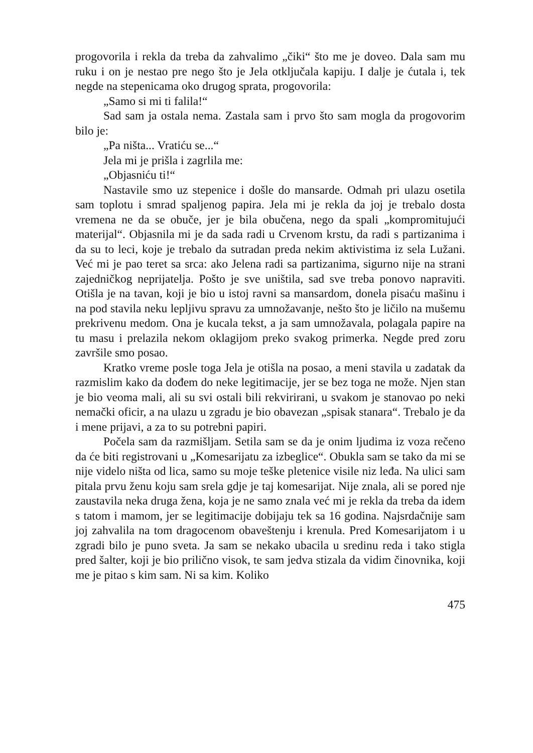progovorila i rekla da treba da zahvalimo „čiki“ što me je doveo. Dala sam mu ruku i on je nestao pre nego što je Jela otključala kapiju. I dalje je ćutala i, tek negde na stepenicama oko drugog sprata, progovorila:
„Samo si mi ti falila!“
Sad sam ja ostala nema. Zastala sam i prvo što sam mogla da progovorim bilo je:
„Pa ništa... Vratiću se...“
Jela mi je prišla i zagrlila me:
„Objasniću ti!“
Nastavile smo uz stepenice i došle do mansarde. Odmah pri ulazu osetila sam toplotu i smrad spaljenog papira. Jela mi je rekla da joj je trebalo dosta vremena ne da se obuče, jer je bila obučena, nego da spali „kompromitujući materijal“. Objasnila mi je da sada radi u Crvenom krstu, da radi s partizanima i da su to leci, koje je trebalo da sutradan preda nekim aktivistima iz sela Lužani. Već mi je pao teret sa srca: ako Jelena radi sa partizanima, sigurno nije na strani zajedničkog neprijatelja. Pošto je sve uništila, sad sve treba ponovo napraviti. Otišla je na tavan, koji je bio u istoj ravni sa mansardom, donela pisaću mašinu i na pod stavila neku lepljivu spravu za umnožavanje, nešto što je ličilo na mušemu prekrivenu medom. Ona je kucala tekst, a ja sam umnožavala, polagala papire na tu masu i prelazila nekom oklagijom preko svakog primerka. Negde pred zoru završile smo posao.
Kratko vreme posle toga Jela je otišla na posao, a meni stavila u zadatak da razmislim kako da dođem do neke legitimacije, jer se bez toga ne može. Njen stan je bio veoma mali, ali su svi ostali bili rekvirirani, u svakom je stanovao po neki nemački oficir, a na ulazu u zgradu je bio obavezan „spisak stanara“. Trebalo je da i mene prijavi, a za to su potrebni papiri.
Počela sam da razmišljam. Setila sam se da je onim ljudima iz voza rečeno da će biti registrovani u „Komesarijatu za izbeglice“. Obukla sam se tako da mi se nije videlo ništa od lica, samo su moje teške pletenice visile niz leđa. Na ulici sam pitala prvu ženu koju sam srela gdje je taj komesarijat. Nije znala, ali se pored nje zaustavila neka druga žena, koja je ne samo znala već mi je rekla da treba da idem s tatom i mamom, jer se legitimacije dobijaju tek sa 16 godina. Najsrdačnije sam joj zahvalila na tom dragocenom obaveštenju i krenula. Pred Komesarijatom i u zgradi bilo je puno sveta. Ja sam se nekako ubacila u sredinu reda i tako stigla pred šalter, koji je bio prilično visok, te sam jedva stizala da vidim činovnika, koji me je pitao s kim sam. Ni sa kim. Koliko
475